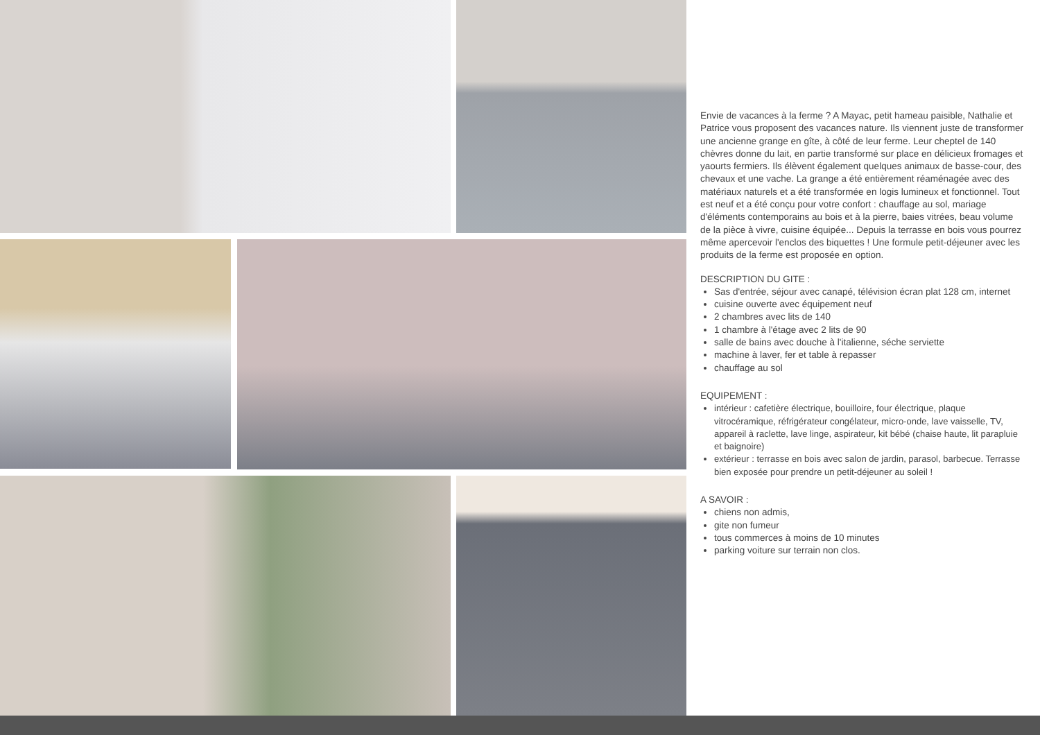Envie de vacances à la ferme ? A Mayac, petit hameau paisible, Nathalie et Patrice vous proposent des vacances nature. Ils viennent juste de transformer une ancienne grange en gîte, à côté de leur ferme. Leur cheptel de 140 chèvres donne du lait, en partie transformé sur place en délicieux fromages et yaourts fermiers. Ils élèvent également quelques animaux de basse-cour, des chevaux et une vache. La grange a été entièrement réaménagée avec des matériaux naturels et a été transformée en logis lumineux et fonctionnel. Tout est neuf et a été conçu pour votre confort : chauffage au sol, mariage d'éléments contemporains au bois et à la pierre, baies vitrées, beau volume de la pièce à vivre, cuisine équipée... Depuis la terrasse en bois vous pourrez même apercevoir l'enclos des biquettes ! Une formule petit-déjeuner avec les produits de la ferme est proposée en option.
DESCRIPTION DU GITE :
Sas d'entrée, séjour avec canapé, télévision écran plat 128 cm, internet
cuisine ouverte avec équipement neuf
2 chambres avec lits de 140
1 chambre à l'étage avec 2 lits de 90
salle de bains avec douche à l'italienne, séche serviette
machine à laver, fer et table à repasser
chauffage au sol
EQUIPEMENT :
intérieur : cafetière électrique, bouilloire, four électrique, plaque vitrocéramique, réfrigérateur congélateur, micro-onde, lave vaisselle, TV, appareil à raclette, lave linge, aspirateur, kit bébé (chaise haute, lit parapluie et baignoire)
extérieur : terrasse en bois avec salon de jardin, parasol, barbecue. Terrasse bien exposée pour prendre un petit-déjeuner au soleil !
A SAVOIR :
chiens non admis,
gite non fumeur
tous commerces à moins de 10 minutes
parking voiture sur terrain non clos.